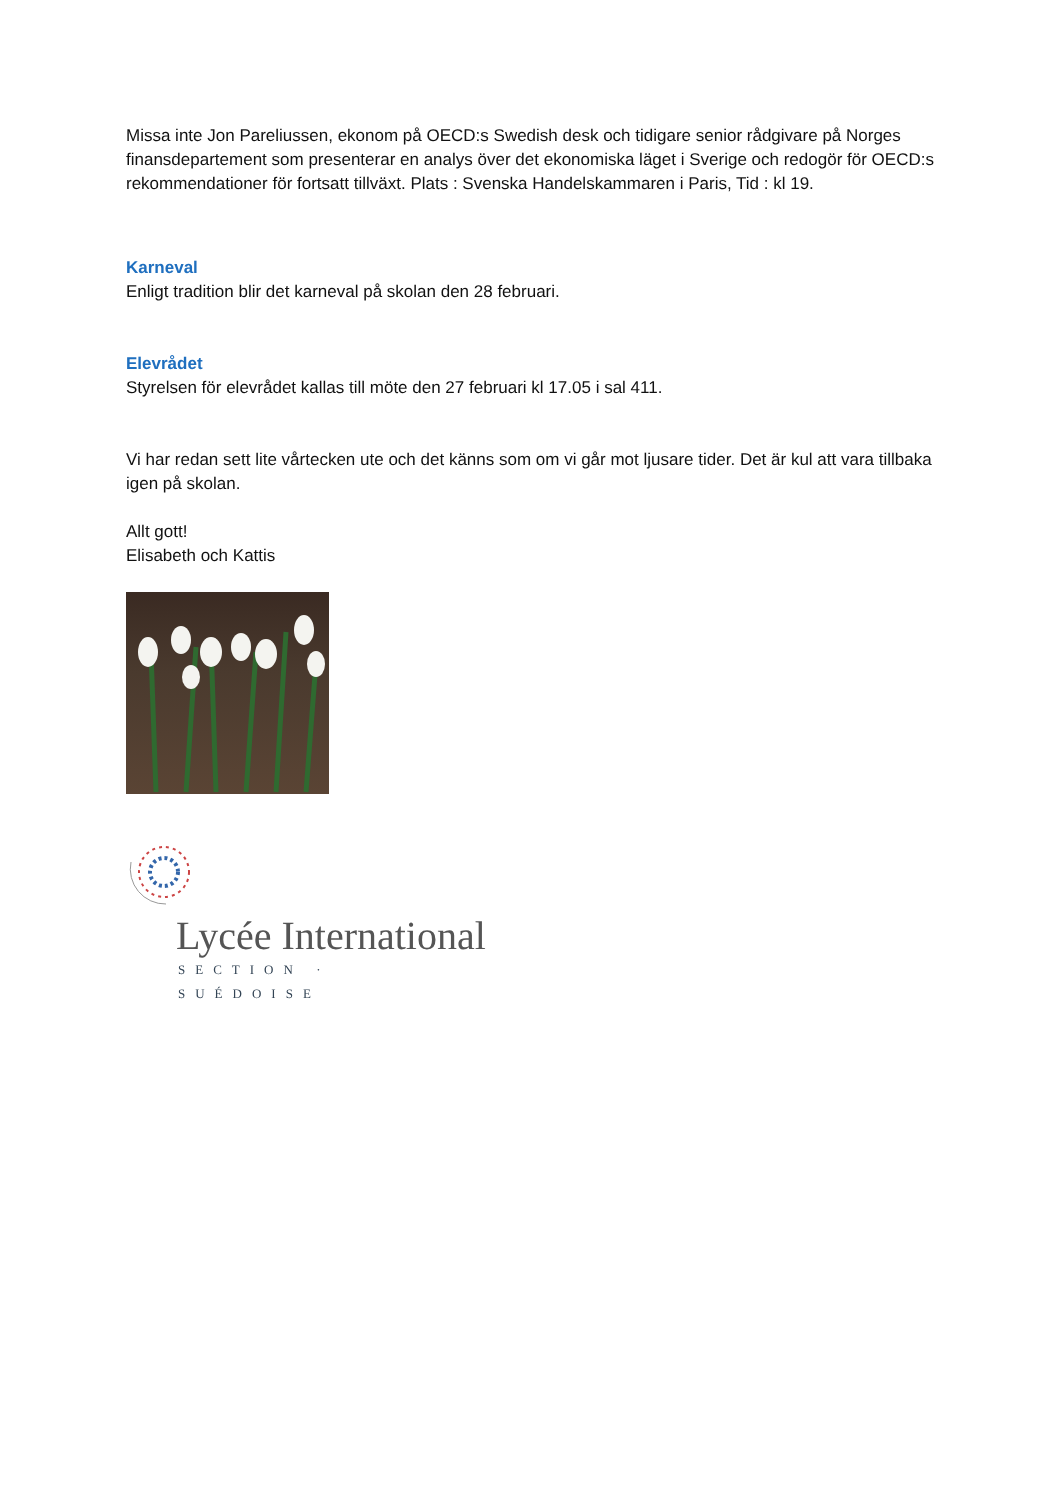Missa inte Jon Pareliussen, ekonom på OECD:s Swedish desk och tidigare senior rådgivare på Norges finansdepartement som presenterar en analys över det ekonomiska läget i Sverige och redogör för OECD:s rekommendationer för fortsatt tillväxt. Plats : Svenska Handelskammaren i Paris, Tid : kl 19.
Karneval
Enligt tradition blir det karneval på skolan den 28 februari.
Elevrådet
Styrelsen för elevrådet kallas till möte den 27 februari kl 17.05 i sal 411.
Vi har redan sett lite vårtecken ute och det känns som om vi går mot ljusare tider. Det är kul att vara tillbaka igen på skolan.
Allt gott!
Elisabeth och Kattis
Lycée International
SECTION · SUÉDOISE